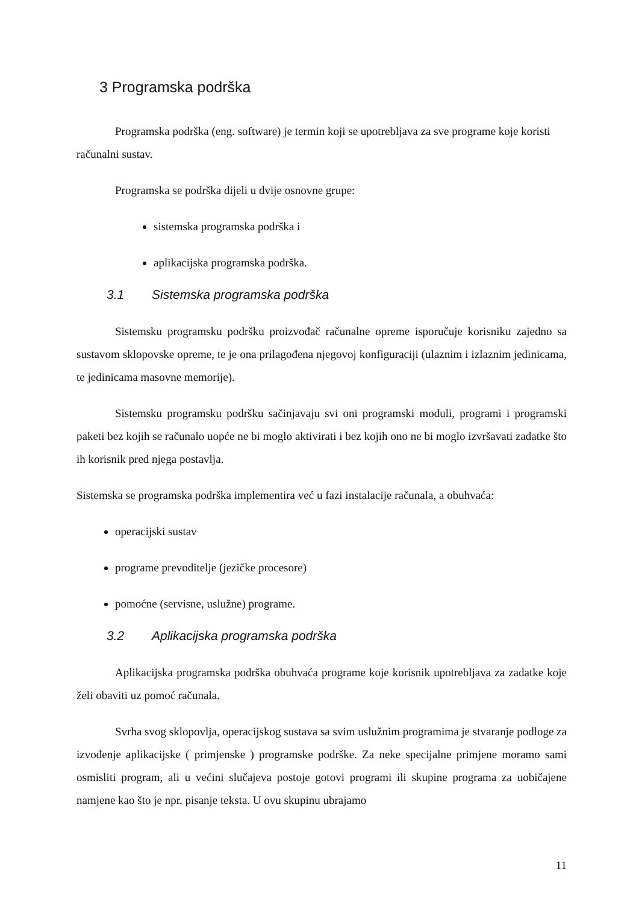3 Programska podrška
Programska podrška (eng. software) je termin koji se upotrebljava za sve programe koje koristi računalni sustav.
Programska se podrška dijeli u dvije osnovne grupe:
sistemska programska podrška i
aplikacijska programska podrška.
3.1 Sistemska programska podrška
Sistemsku programsku podršku proizvođač računalne opreme isporučuje korisniku zajedno sa sustavom sklopovske opreme, te je ona prilagođena njegovoj konfiguraciji (ulaznim i izlaznim jedinicama, te jedinicama masovne memorije).
Sistemsku programsku podršku sačinjavaju svi oni programski moduli, programi i programski paketi bez kojih se računalo uopće ne bi moglo aktivirati i bez kojih ono ne bi moglo izvršavati zadatke što ih korisnik pred njega postavlja.
Sistemska se programska podrška implementira već u fazi instalacije računala, a obuhvaća:
operacijski sustav
programe prevoditelje (jezičke procesore)
pomoćne (servisne, uslužne) programe.
3.2 Aplikacijska programska podrška
Aplikacijska programska podrška obuhvaća programe koje korisnik upotrebljava za zadatke koje želi obaviti uz pomoć računala.
Svrha svog sklopovlja, operacijskog sustava sa svim uslužnim programima je stvaranje podloge za izvođenje aplikacijske ( primjenske ) programske podrške. Za neke specijalne primjene moramo sami osmisliti program, ali u većini slučajeva postoje gotovi programi ili skupine programa za uobičajene namjene kao što je npr. pisanje teksta. U ovu skupinu ubrajamo
11